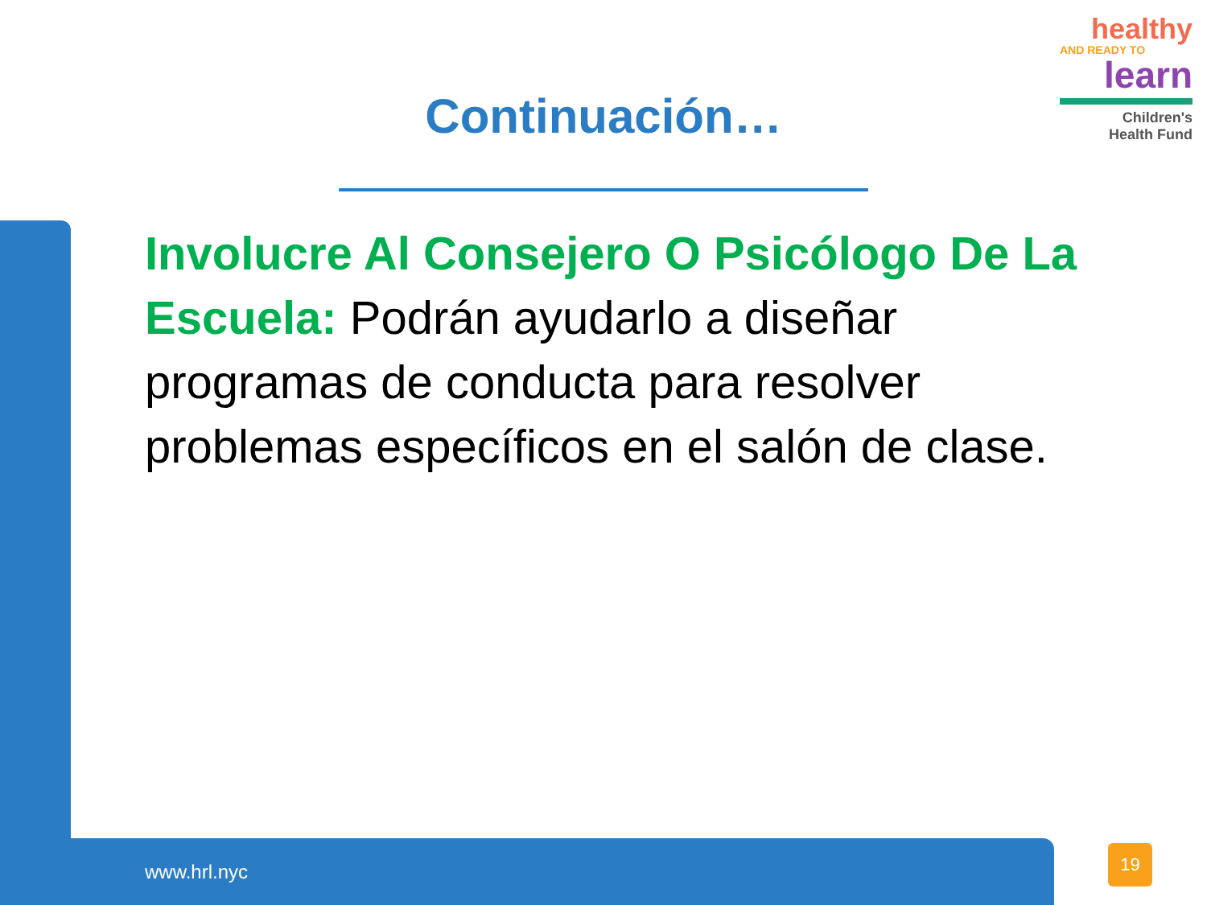healthy
AND READY TO
learn
Children's
Health Fund
Continuación…
Involucre Al Consejero O Psicólogo De La Escuela: Podrán ayudarlo a diseñar programas de conducta para resolver problemas específicos en el salón de clase.
www.hrl.nyc
19